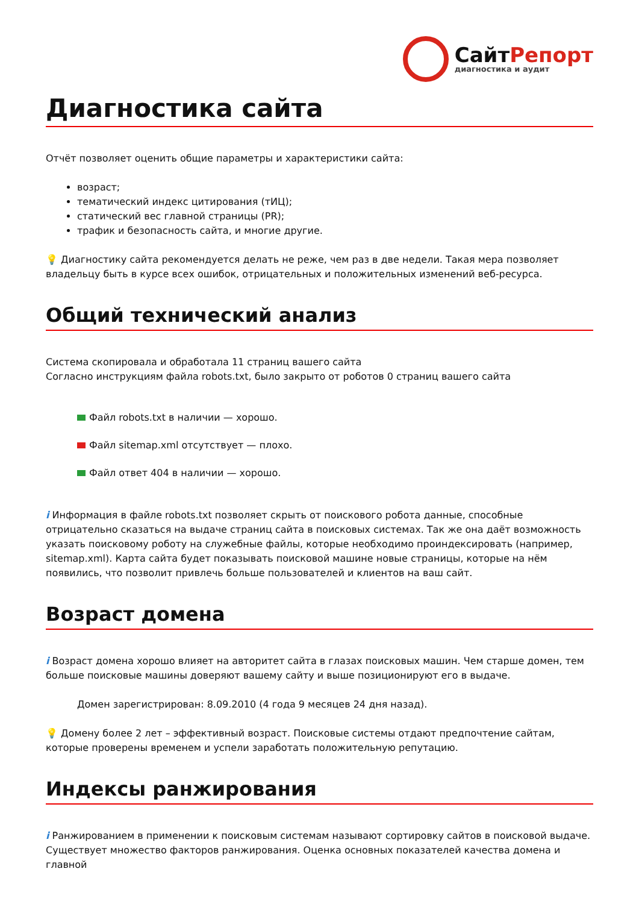СайтРепорт
диагностика и аудит
Диагностика сайта
Отчёт позволяет оценить общие параметры и характеристики сайта:
возраст;
тематический индекс цитирования (тИЦ);
статический вес главной страницы (PR);
трафик и безопасность сайта, и многие другие.
💡 Диагностику сайта рекомендуется делать не реже, чем раз в две недели. Такая мера позволяет владельцу быть в курсе всех ошибок, отрицательных и положительных изменений веб-ресурса.
Общий технический анализ
Система скопировала и обработала 11 страниц вашего сайта
Согласно инструкциям файла robots.txt, было закрыто от роботов 0 страниц вашего сайта
Файл robots.txt в наличии — хорошо.
Файл sitemap.xml отсутствует — плохо.
Файл ответ 404 в наличии — хорошо.
i Информация в файле robots.txt позволяет скрыть от поискового робота данные, способные отрицательно сказаться на выдаче страниц сайта в поисковых системах. Так же она даёт возможность указать поисковому роботу на служебные файлы, которые необходимо проиндексировать (например, sitemap.xml). Карта сайта будет показывать поисковой машине новые страницы, которые на нём появились, что позволит привлечь больше пользователей и клиентов на ваш сайт.
Возраст домена
i Возраст домена хорошо влияет на авторитет сайта в глазах поисковых машин. Чем старше домен, тем больше поисковые машины доверяют вашему сайту и выше позиционируют его в выдаче.
Домен зарегистрирован: 8.09.2010 (4 года 9 месяцев 24 дня назад).
💡 Домену более 2 лет – эффективный возраст. Поисковые системы отдают предпочтение сайтам, которые проверены временем и успели заработать положительную репутацию.
Индексы ранжирования
i Ранжированием в применении к поисковым системам называют сортировку сайтов в поисковой выдаче. Существует множество факторов ранжирования. Оценка основных показателей качества домена и главной